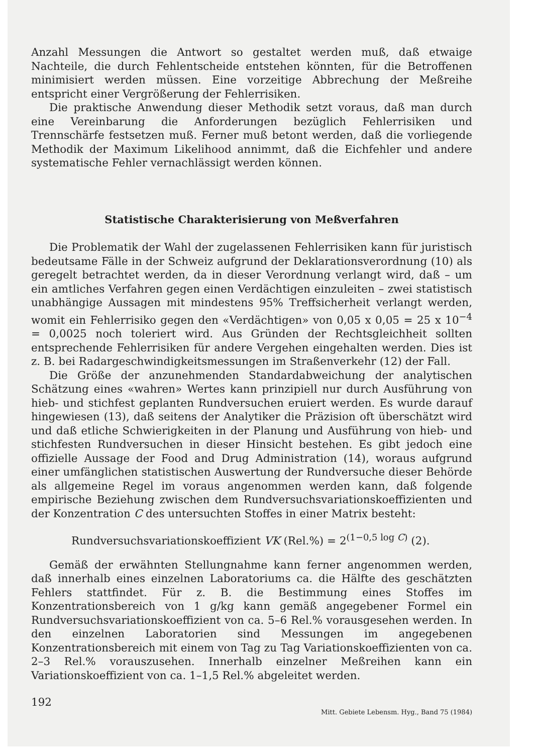Anzahl Messungen die Antwort so gestaltet werden muß, daß etwaige Nachteile, die durch Fehlentscheide entstehen könnten, für die Betroffenen minimisiert werden müssen. Eine vorzeitige Abbrechung der Meßreihe entspricht einer Vergrößerung der Fehlerrisiken.
Die praktische Anwendung dieser Methodik setzt voraus, daß man durch eine Vereinbarung die Anforderungen bezüglich Fehlerrisiken und Trennschärfe festsetzen muß. Ferner muß betont werden, daß die vorliegende Methodik der Maximum Likelihood annimmt, daß die Eichfehler und andere systematische Fehler vernachlässigt werden können.
Statistische Charakterisierung von Meßverfahren
Die Problematik der Wahl der zugelassenen Fehlerrisiken kann für juristisch bedeutsame Fälle in der Schweiz aufgrund der Deklarationsverordnung (10) als geregelt betrachtet werden, da in dieser Verordnung verlangt wird, daß – um ein amtliches Verfahren gegen einen Verdächtigen einzuleiten – zwei statistisch unabhängige Aussagen mit mindestens 95% Treffsicherheit verlangt werden, womit ein Fehlerrisiko gegen den «Verdächtigen» von 0,05 x 0,05 = 25 x 10<sup>−4</sup> = 0,0025 noch toleriert wird. Aus Gründen der Rechtsgleichheit sollten entsprechende Fehlerrisiken für andere Vergehen eingehalten werden. Dies ist z. B. bei Radargeschwindigkeitsmessungen im Straßenverkehr (12) der Fall.
Die Größe der anzunehmenden Standardabweichung der analytischen Schätzung eines «wahren» Wertes kann prinzipiell nur durch Ausführung von hieb- und stichfest geplanten Rundversuchen eruiert werden. Es wurde darauf hingewiesen (13), daß seitens der Analytiker die Präzision oft überschätzt wird und daß etliche Schwierigkeiten in der Planung und Ausführung von hieb- und stichfesten Rundversuchen in dieser Hinsicht bestehen. Es gibt jedoch eine offizielle Aussage der Food and Drug Administration (14), woraus aufgrund einer umfänglichen statistischen Auswertung der Rundversuche dieser Behörde als allgemeine Regel im voraus angenommen werden kann, daß folgende empirische Beziehung zwischen dem Rundversuchsvariationskoeffizienten und der Konzentration C des untersuchten Stoffes in einer Matrix besteht:
Rundversuchsvariationskoeffizient VK (Rel.%) = 2<sup>(1−0,5 log C)</sup> (2).
Gemäß der erwähnten Stellungnahme kann ferner angenommen werden, daß innerhalb eines einzelnen Laboratoriums ca. die Hälfte des geschätzten Fehlers stattfindet. Für z. B. die Bestimmung eines Stoffes im Konzentrationsbereich von 1 g/kg kann gemäß angegebener Formel ein Rundversuchsvariationskoeffizient von ca. 5–6 Rel.% vorausgesehen werden. In den einzelnen Laboratorien sind Messungen im angegebenen Konzentrationsbereich mit einem von Tag zu Tag Variationskoeffizienten von ca. 2–3 Rel.% vorauszusehen. Innerhalb einzelner Meßreihen kann ein Variationskoeffizient von ca. 1–1,5 Rel.% abgeleitet werden.
192 Mitt. Gebiete Lebensm. Hyg., Band 75 (1984)